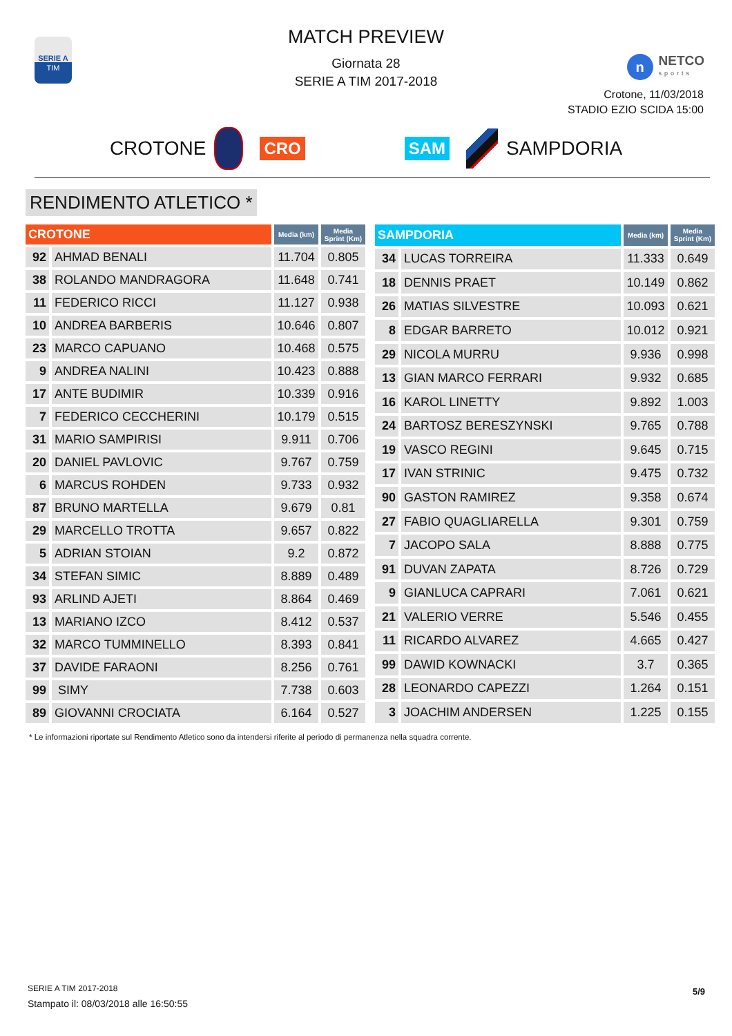SERIE A
TIM
MATCH PREVIEW
Giornata 28
SERIE A TIM 2017-2018
n
NETCO
sports
Crotone, 11/03/2018
STADIO EZIO SCIDA 15:00
CROTONE
CRO SAM
SAMPDORIA
RENDIMENTO ATLETICO *
| CROTONE | | Media (km) | Media Sprint (Km) |
| --- | --- | --- | --- |
| 92 | AHMAD BENALI | 11.704 | 0.805 |
| 38 | ROLANDO MANDRAGORA | 11.648 | 0.741 |
| 11 | FEDERICO RICCI | 11.127 | 0.938 |
| 10 | ANDREA BARBERIS | 10.646 | 0.807 |
| 23 | MARCO CAPUANO | 10.468 | 0.575 |
| 9 | ANDREA NALINI | 10.423 | 0.888 |
| 17 | ANTE BUDIMIR | 10.339 | 0.916 |
| 7 | FEDERICO CECCHERINI | 10.179 | 0.515 |
| 31 | MARIO SAMPIRISI | 9.911 | 0.706 |
| 20 | DANIEL PAVLOVIC | 9.767 | 0.759 |
| 6 | MARCUS ROHDEN | 9.733 | 0.932 |
| 87 | BRUNO MARTELLA | 9.679 | 0.81 |
| 29 | MARCELLO TROTTA | 9.657 | 0.822 |
| 5 | ADRIAN STOIAN | 9.2 | 0.872 |
| 34 | STEFAN SIMIC | 8.889 | 0.489 |
| 93 | ARLIND AJETI | 8.864 | 0.469 |
| 13 | MARIANO IZCO | 8.412 | 0.537 |
| 32 | MARCO TUMMINELLO | 8.393 | 0.841 |
| 37 | DAVIDE FARAONI | 8.256 | 0.761 |
| 99 | SIMY | 7.738 | 0.603 |
| 89 | GIOVANNI CROCIATA | 6.164 | 0.527 |
| SAMPDORIA | | Media (km) | Media Sprint (Km) |
| --- | --- | --- | --- |
| 34 | LUCAS TORREIRA | 11.333 | 0.649 |
| 18 | DENNIS PRAET | 10.149 | 0.862 |
| 26 | MATIAS SILVESTRE | 10.093 | 0.621 |
| 8 | EDGAR BARRETO | 10.012 | 0.921 |
| 29 | NICOLA MURRU | 9.936 | 0.998 |
| 13 | GIAN MARCO FERRARI | 9.932 | 0.685 |
| 16 | KAROL LINETTY | 9.892 | 1.003 |
| 24 | BARTOSZ BERESZYNSKI | 9.765 | 0.788 |
| 19 | VASCO REGINI | 9.645 | 0.715 |
| 17 | IVAN STRINIC | 9.475 | 0.732 |
| 90 | GASTON RAMIREZ | 9.358 | 0.674 |
| 27 | FABIO QUAGLIARELLA | 9.301 | 0.759 |
| 7 | JACOPO SALA | 8.888 | 0.775 |
| 91 | DUVAN ZAPATA | 8.726 | 0.729 |
| 9 | GIANLUCA CAPRARI | 7.061 | 0.621 |
| 21 | VALERIO VERRE | 5.546 | 0.455 |
| 11 | RICARDO ALVAREZ | 4.665 | 0.427 |
| 99 | DAWID KOWNACKI | 3.7 | 0.365 |
| 28 | LEONARDO CAPEZZI | 1.264 | 0.151 |
| 3 | JOACHIM ANDERSEN | 1.225 | 0.155 |
* Le informazioni riportate sul Rendimento Atletico sono da intendersi riferite al periodo di permanenza nella squadra corrente.
SERIE A TIM 2017-2018
Stampato il: 08/03/2018 alle 16:50:55
5/9